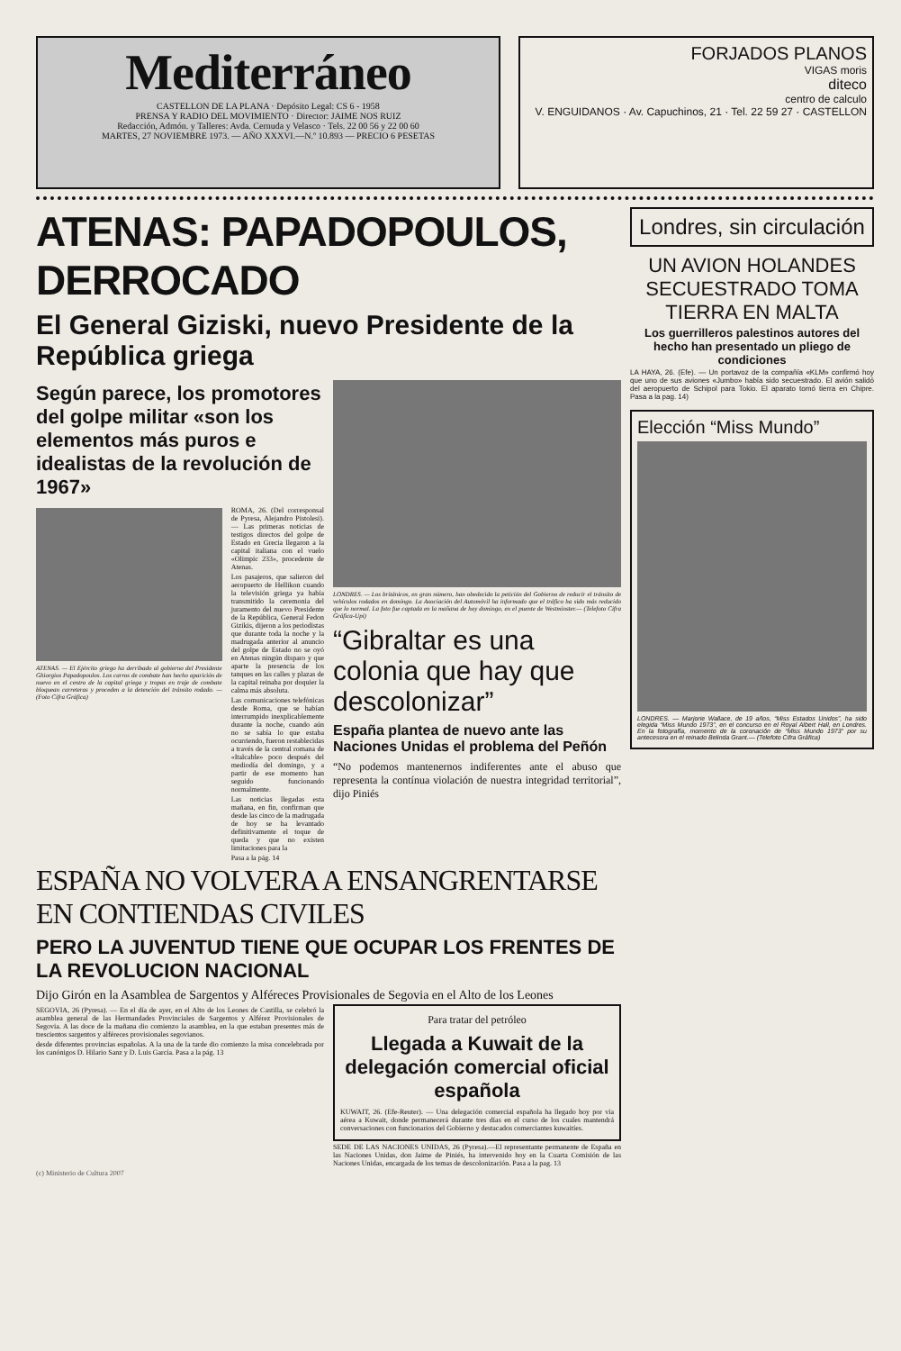Mediterráneo
CASTELLON DE LA PLANA · Depósito Legal: CS 6 - 1958
PRENSA Y RADIO DEL MOVIMIENTO · Director: JAIME NOS RUIZ
Redacción, Admón. y Talleres: Avda. Cernuda y Velasco · Tels. 22 00 56 y 22 00 60
MARTES, 27 NOVIEMBRE 1973. — AÑO XXXVI.—N.º 10.893 — PRECIO 6 PESETAS
FORJADOS PLANOS
VIGAS moris
diteco
centro de calculo
V. ENGUIDANOS · Av. Capuchinos, 21 · Tel. 22 59 27 · CASTELLON
ATENAS: PAPADOPOULOS, DERROCADO
El General Giziski, nuevo Presidente de la República griega
Según parece, los promotores del golpe militar «son los elementos más puros e idealistas de la revolución de 1967»
ATENAS. — El Ejército griego ha derribado al gobierno del Presidente Ghiorgios Papadopoulos. Los carros de combate han hecho aparición de nuevo en el centro de la capital griega y tropas en traje de combate bloquean carreteras y proceden a la detención del tránsito rodado. —(Foto Cifra Gráfica)
ROMA, 26. (Del corresponsal de Pyresa, Alejandro Pistolesi). — Las primeras noticias de testigos directos del golpe de Estado en Grecia llegaron a la capital italiana con el vuelo «Olimpic 233», procedente de Atenas.
Los pasajeros, que salieron del aeropuerto de Hellikon cuando la televisión griega ya había transmitido la ceremonia del juramento del nuevo Presidente de la República, General Fedon Gizikis, dijeron a los periodistas que durante toda la noche y la madrugada anterior al anuncio del golpe de Estado no se oyó en Atenas ningún disparo y que aparte la presencia de los tanques en las calles y plazas de la capital reinaba por doquier la calma más absoluta.
Las comunicaciones telefónicas desde Roma, que se habían interrumpido inexplicablemente durante la noche, cuando aún no se sabía lo que estaba ocurriendo, fueron restablecidas a través de la central romana de «Italcable» poco después del mediodía del domingo, y a partir de ese momento han seguido funcionando normalmente.
Las noticias llegadas esta mañana, en fin, confirman que desde las cinco de la madrugada de hoy se ha levantado definitivamente el toque de queda y que no existen limitaciones para la
Pasa a la pág. 14
LONDRES. — Los británicos, en gran número, han obedecido la petición del Gobierno de reducir el tránsito de vehículos rodados en domingo. La Asociación del Automóvil ha informado que el tráfico ha sido más reducido que lo normal. La foto fue captada en la mañana de hoy domingo, en el puente de Westminster.— (Telefoto Cifra Gráfica-Upi)
“Gibraltar es una colonia que hay que descolonizar”
España plantea de nuevo ante las Naciones Unidas el problema del Peñón
“No podemos mantenernos indiferentes ante el abuso que representa la contínua violación de nuestra integridad territorial”, dijo Piniés
ESPAÑA NO VOLVERA A ENSANGRENTARSE EN CONTIENDAS CIVILES
PERO LA JUVENTUD TIENE QUE OCUPAR LOS FRENTES DE LA REVOLUCION NACIONAL
Dijo Girón en la Asamblea de Sargentos y Alféreces Provisionales de Segovia en el Alto de los Leones
SEGOVIA, 26 (Pyresa). — En el día de ayer, en el Alto de los Leones de Castilla, se celebró la asamblea general de las Hermandades Provinciales de Sargentos y Alférez Provisionales de Segovia. A las doce de la mañana dio comienzo la asamblea, en la que estaban presentes más de trescientos sargentos y alféreces provisionales segovianos.
desde diferentes provincias españolas. A la una de la tarde dio comienzo la misa concelebrada por los canónigos D. Hilario Sanz y D. Luis García. Pasa a la pág. 13
Para tratar del petróleo
Llegada a Kuwait de la delegación comercial oficial española
KUWAIT, 26. (Efe-Reuter). — Una delegación comercial española ha llegado hoy por vía aérea a Kuwait, donde permanecerá durante tres días en el curso de los cuales mantendrá conversaciones con funcionarios del Gobierno y destacados comerciantes kuwaitíes.
SEDE DE LAS NACIONES UNIDAS, 26 (Pyresa).—El representante permanente de España en las Naciones Unidas, don Jaime de Piniés, ha intervenido hoy en la Cuarta Comisión de las Naciones Unidas, encargada de los temas de descolonización. Pasa a la pag. 13
Londres, sin circulación
UN AVION HOLANDES SECUESTRADO TOMA TIERRA EN MALTA
Los guerrilleros palestinos autores del hecho han presentado un pliego de condiciones
LA HAYA, 26. (Efe). — Un portavoz de la compañía «KLM» confirmó hoy que uno de sus aviones «Jumbo» había sido secuestrado. El avión salidó del aeropuerto de Schipol para Tokio. El aparato tomó tierra en Chipre. Pasa a la pag. 14)
Elección “Miss Mundo”
LONDRES. — Marjorie Wallace, de 19 años, “Miss Estados Unidos”, ha sido elegida “Miss Mundo 1973”, en el concurso en el Royal Albert Hall, en Londres. En la fotografía, momento de la coronación de “Miss Mundo 1973” por su antecesora en el reinado Belinda Grant.— (Telefoto Cifra Gráfica)
(c) Ministerio de Cultura 2007